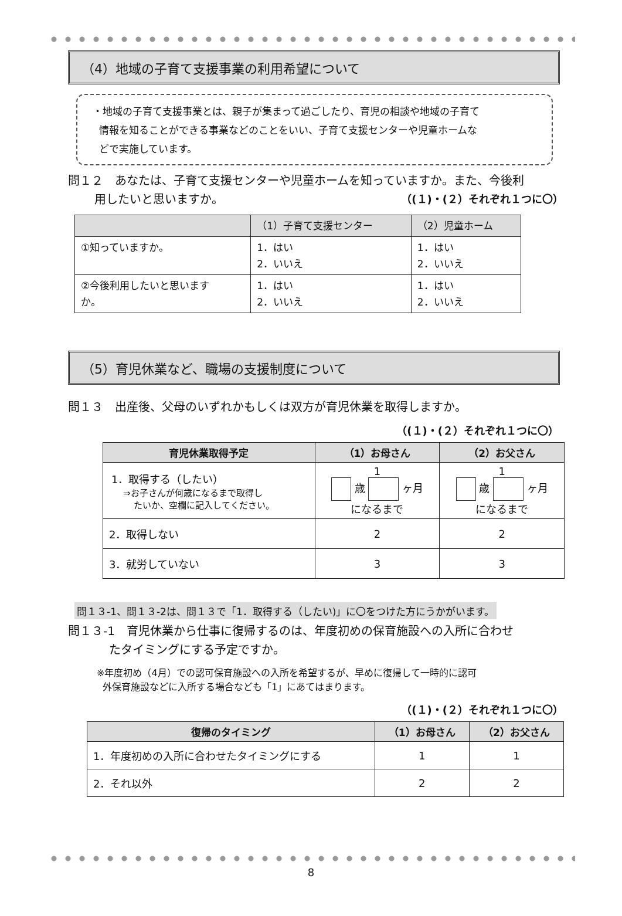（4）地域の子育て支援事業の利用希望について
・地域の子育て支援事業とは、親子が集まって過ごしたり、育児の相談や地域の子育て
情報を知ることができる事業などのことをいい、子育て支援センターや児童ホームな
どで実施しています。
問１２　あなたは、子育て支援センターや児童ホームを知っていますか。また、今後利
用したいと思いますか。 （(１)・(２）それぞれ１つに〇）
| | （1）子育て支援センター | （2）児童ホーム |
| --- | --- | --- |
| ①知っていますか。 | 1．はい 2．いいえ | 1．はい 2．いいえ |
| ②今後利用したいと思います か。 | 1．はい 2．いいえ | 1．はい 2．いいえ |
（5）育児休業など、職場の支援制度について
問１３　出産後、父母のいずれかもしくは双方が育児休業を取得しますか。
（(１)・(２）それぞれ１つに〇）
| 育児休業取得予定 | （1）お母さん | （2）お父さん |
| --- | --- | --- |
| 1．取得する（したい） ⇒お子さんが何歳になるまで取得し たいか、空欄に記入してください。 | 1 歳 ヶ月 になるまで | 1 歳 ヶ月 になるまで |
| 2．取得しない | 2 | 2 |
| 3．就労していない | 3 | 3 |
問１３-1、問１３-2は、問１３で「1．取得する（したい)」に〇をつけた方にうかがいます。
問１３-1　育児休業から仕事に復帰するのは、年度初めの保育施設への入所に合わせ
たタイミングにする予定ですか。
※年度初め（4月）での認可保育施設への入所を希望するが、早めに復帰して一時的に認可
外保育施設などに入所する場合なども「1」にあてはまります。
（(１)・(２）それぞれ１つに〇）
| 復帰のタイミング | （1）お母さん | （2）お父さん |
| --- | --- | --- |
| 1．年度初めの入所に合わせたタイミングにする | 1 | 1 |
| 2．それ以外 | 2 | 2 |
8